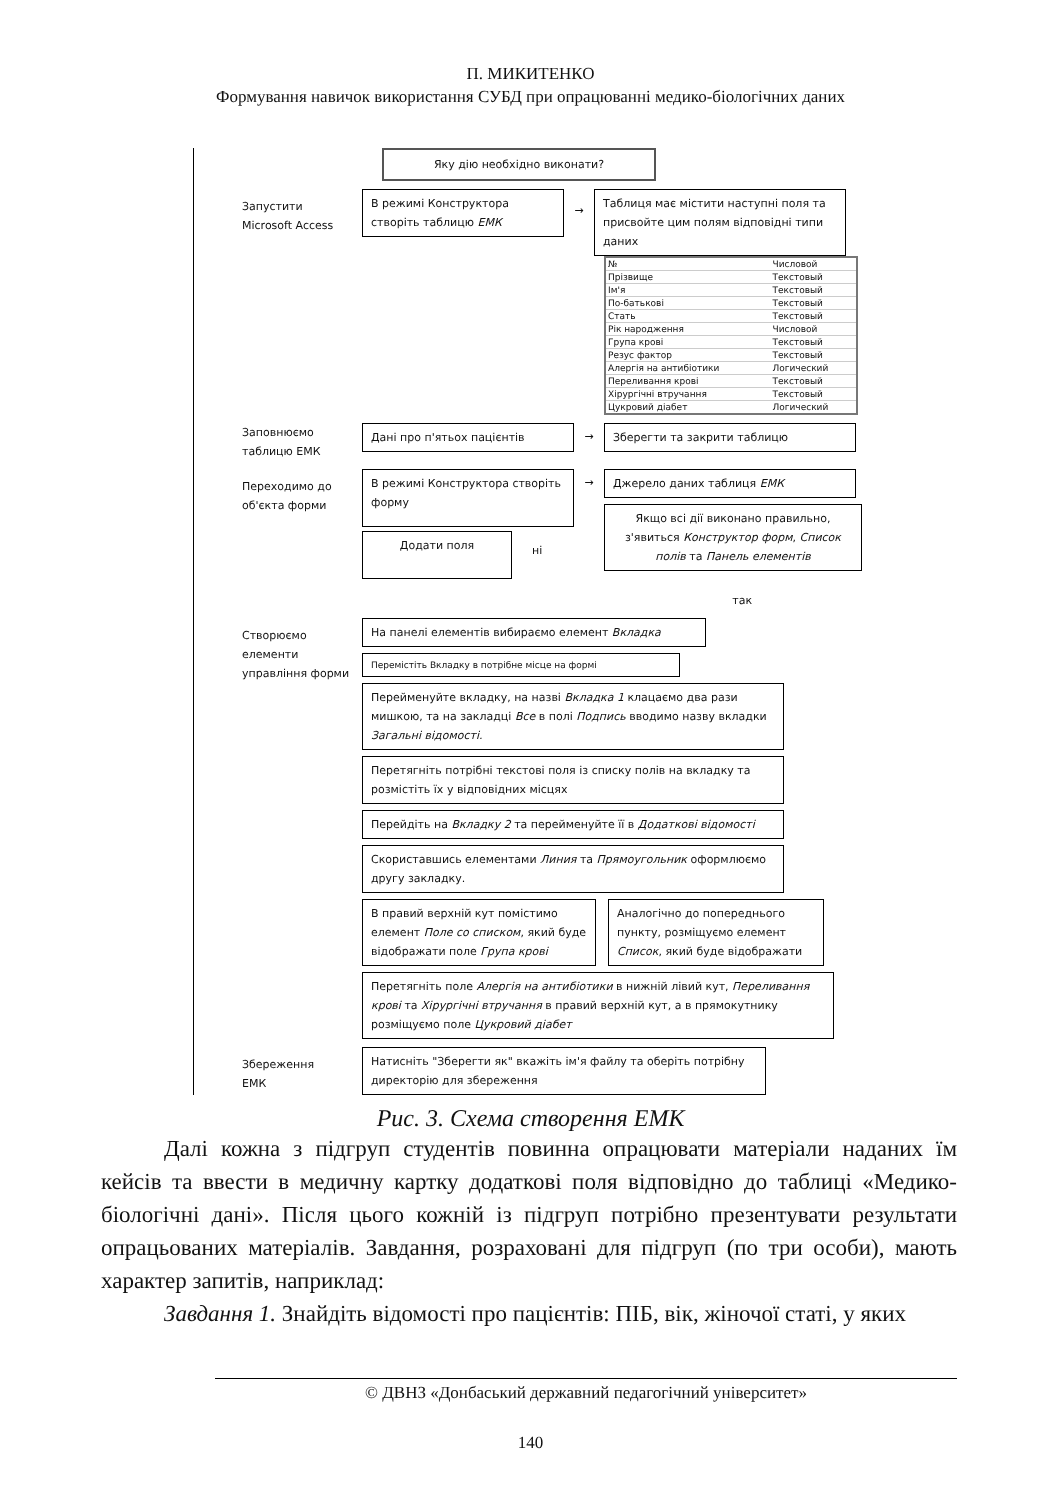П. МИКИТЕНКО
Формування навичок використання СУБД при опрацюванні медико-біологічних даних
Яку дію необхідно виконати?
Запустити
Microsoft Access
В режимі Конструктора
створіть таблицю ЕМК
→
Таблиця має містити наступні поля та присвойте цим полям відповідні типи даних
| № | Числовой |
| Прізвище | Текстовый |
| Ім'я | Текстовый |
| По-батькові | Текстовый |
| Стать | Текстовый |
| Рік народження | Числовой |
| Група крові | Текстовый |
| Резус фактор | Текстовый |
| Алергія на антибіотики | Логический |
| Переливання крові | Текстовый |
| Хірургічні втручання | Текстовый |
| Цукровий діабет | Логический |
Заповнюємо
таблицю ЕМК
Дані про п'ятьох пацієнтів → Зберегти та закрити таблицю
Переходимо до
об'єкта форми
В режимі Конструктора створіть форму
→ Джерело даних таблиця ЕМК
Якщо всі дії виконано правильно, з'явиться Конструктор форм, Список полів та Панель елементів
Додати поля
ні
так
Створюємо
елементи
управління форми
На панелі елементів вибираємо елемент Вкладка
Перемістіть Вкладку в потрібне місце на формі
Перейменуйте вкладку, на назві Вкладка 1 клацаємо два рази мишкою, та на закладці Все в полі Подпись вводимо назву вкладки Загальні відомості.
Перетягніть потрібні текстові поля із списку полів на вкладку та розмістіть їх у відповідних місцях
Перейдіть на Вкладку 2 та перейменуйте її в Додаткові відомості
Скориставшись елементами Линия та Прямоугольник оформлюємо другу закладку.
В правий верхній кут помістимо елемент Поле со списком, який буде відображати поле Група крові
Аналогічно до попереднього пункту, розміщуємо елемент Список, який буде відображати
Перетягніть поле Алергія на антибіотики в нижній лівий кут, Переливання крові та Хірургічні втручання в правий верхній кут, а в прямокутнику розміщуємо поле Цукровий діабет
Збереження
ЕМК
Натисніть "Зберегти як" вкажіть ім'я файлу та оберіть потрібну директорію для збереження
Рис. 3. Схема створення ЕМК
Далі кожна з підгруп студентів повинна опрацювати матеріали наданих їм кейсів та ввести в медичну картку додаткові поля відповідно до таблиці «Медико-біологічні дані». Після цього кожній із підгруп потрібно презентувати результати опрацьованих матеріалів. Завдання, розраховані для підгруп (по три особи), мають характер запитів, наприклад:
Завдання 1. Знайдіть відомості про пацієнтів: ПІБ, вік, жіночої статі, у яких
© ДВНЗ «Донбаський державний педагогічний університет»
140